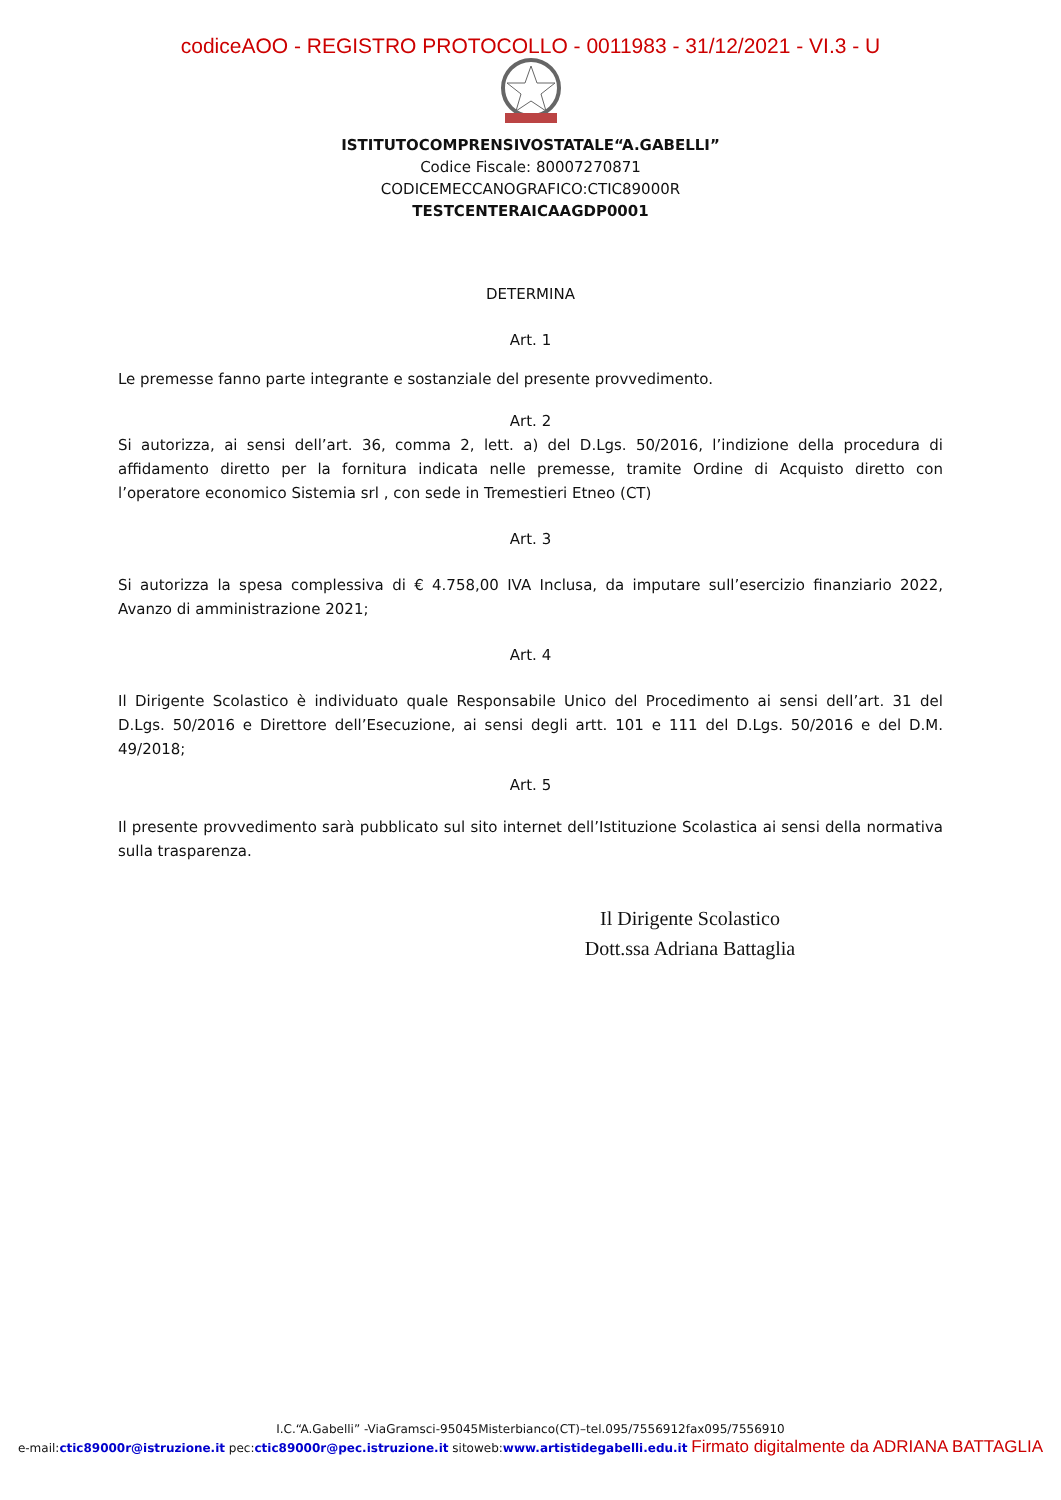codiceAOO - REGISTRO PROTOCOLLO - 0011983 - 31/12/2021 - VI.3 - U
ISTITUTOCOMPRENSIVOSTATALE“A.GABELLI”
Codice Fiscale: 80007270871
CODICEMECCANOGRAFICO:CTIC89000R
TESTCENTERAICAAGDP0001
DETERMINA
Art. 1
Le premesse fanno parte integrante e sostanziale del presente provvedimento.
Art. 2
Si autorizza, ai sensi dell’art. 36, comma 2, lett. a) del D.Lgs. 50/2016, l’indizione della procedura di affidamento diretto per la fornitura indicata nelle premesse, tramite Ordine di Acquisto diretto con l’operatore economico Sistemia srl , con sede in Tremestieri Etneo (CT)
Art. 3
Si autorizza la spesa complessiva di € 4.758,00 IVA Inclusa, da imputare sull’esercizio finanziario 2022, Avanzo di amministrazione 2021;
Art. 4
Il Dirigente Scolastico è individuato quale Responsabile Unico del Procedimento ai sensi dell’art. 31 del D.Lgs. 50/2016 e Direttore dell’Esecuzione, ai sensi degli artt. 101 e 111 del D.Lgs. 50/2016 e del D.M. 49/2018;
Art. 5
Il presente provvedimento sarà pubblicato sul sito internet dell’Istituzione Scolastica ai sensi della normativa sulla trasparenza.
Il Dirigente Scolastico
Dott.ssa Adriana Battaglia
I.C.“A.Gabelli” -ViaGramsci-95045Misterbianco(CT)–tel.095/7556912fax095/7556910
e-mail:ctic89000r@istruzione.it pec:ctic89000r@pec.istruzione.it sitoweb:www.artistidegabelli.edu.it Firmato digitalmente da ADRIANA BATTAGLIA